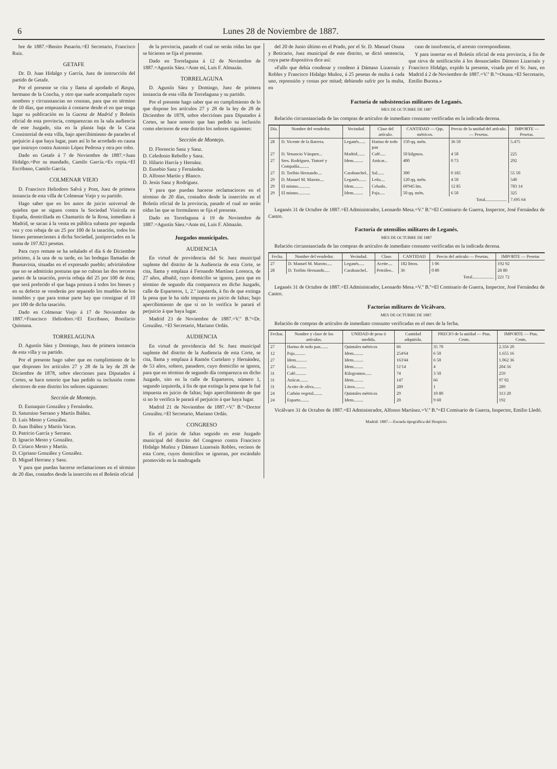6 Lunes 28 de Noviembre de 1887.
bre de 1887.=Benito Pasarón.=El Secretario, Francisco Ruiz.
GETAFE
Dr. D. Juan Hidalgo y García, Juez de instrucción del partido de Getafe.
Por el presente se cita y llama al apodado el Raspa, hermano de la Concha, y otro que suele acompañarle cuyos nombres y circunstancias no constan, para que en término de 10 días, que empezarán á contarse desde el en que tenga lugar su publicación en la Gaceta de Madrid y Boletín oficial de esta provincia, comparezcan en la sala audiencia de este Juzgado, sita en la planta baja de la Casa Consistorial de esta villa, bajo apercibimiento de pararles el perjuicio á que haya lugar, pues así lo he acordado en causa que instruyo contra Antonio López Pedrosa y otra por robo.
Dado en Getafe á 7 de Noviembre de 1887.=Juan Hidalgo.=Por su mandado, Camilo García.=Es copia.=El Escribano, Camilo García.
COLMENAR VIEJO
D. Francisco Heliodoro Salvá y Pont, Juez de primera instancia de esta villa de Colmenar Viejo y su partido.
Hago saber que en los autos de juicio universal de quiebra que se siguen contra la Sociedad Vinícola en España, domiciliada en Chamartín de la Rosa, inmediato á Madrid, se sacan á la venta en pública subasta por segunda vez y con rebaja de un 25 por 100 de la tasación, todos los bienes pertenecientes á dicha Sociedad, justipreciados en la suma de 197.823 pesetas.
Para cuyo remate se ha señalado el día 6 de Diciembre próximo, á la una de su tarde, en las bodegas llamadas de Buenavista, situadas en el expresado pueblo; advirtiéndose que no se admitirán posturas que no cubran las dos terceras partes de la tasación, previa rebaja del 25 por 100 de ésta; que será preferido el que haga postura á todos los bienes y en su defecto se venderán por separado los muebles de los inmebles y que para tomar parte hay que consignar el 10 por 100 de dicha tasación.
Dado en Colmenar Viejo á 17 de Noviembre de 1887.=Francisco Heliodoro.=El Escribano, Bonifacio Quintana.
TORRELAGUNA
D. Agustín Sáez y Domingo, Juez de primera instancia de esta villa y su partido.
Por el presente hago saber que en cumplimiento de lo que disponen los artículos 27 y 28 de la ley de 28 de Diciembre de 1878, sobre elecciones para Diputados á Cortes, se hace notorio que han pedido su inclusión como electores de este distrito los señores siguientes:
Sección de Montejo.
D. Eustaquio González y Fernández.
D. Saturnino Serrano y Martín Ibáñez.
D. Luis Mesto y González.
D. Juan Ibáñez y Martín Vacas.
D. Patricio García y Serrano.
D. Ignacio Mesto y González.
D. Ciriaco Mesto y Martín.
D. Cipriano González y González.
D. Miguel Herranz y Sanz.
Y para que puedan hacerse reclamaciones en el término de 20 días, contados desde la inserción en el Boletín oficial
de la provincia, pasado el cual no serán oídas las que se hicieren se fija el presente.
Dado en Torrelaguna á 12 de Noviembre de 1887.=Agustín Sáez.=Ante mí, Luis F. Almazán.
TORRELAGUNA
D. Agustín Sáez y Domingo, Juez de primera instancia de esta villa de Torrelaguna y su partido.
Por el presente hago saber que en cumplimiento de lo que dispone los artículos 27 y 28 de la ley de 28 de Diciembre de 1878, sobre elecciónes para Diputados á Cortes, se hace notorio que han pedido su inclusión como electores de este distrito los señores siguientes:
Sección de Montejo.
D. Florencio Sanz y Sanz.
D. Celedonio Rebollo y Sanz.
D. Hilario Harcía y Hernánz.
D. Eusebio Sanz y Fernández.
D. Alfonso Martín y Blanco.
D. Jesús Sanz y Rodríguez.
Y para que puedan hacerse reclamacioces en el término de 20 días, contados desde la inserción en el Boletín oficial de la provincia, pasado el cual no serán oídas las que se formularen se fija el presente.
Dado en Torrelaguna á 19 de Noviembre de 1887.=Agustín Sáez.=Ante mí, Luis F. Almazán.
Juzgados municipales.
AUDIENCIA
En virtud de providencia del Sr. Juez municipal suplente del distrito de la Audiencia de esta Corte, se cita, llama y emplaza á Fernando Martínez Lorenca, de 27 años, albañil, cuyo domicilio se ignora, para que en término de segundo día comparezca en dicho Juzgado, calle de Esparteros, 1, 2.º izquierda, á fin de que extinga la pena que le ha sido impuesta en juicio de faltas; bajo apercibimiento de que si no lo verifica le parará el perjuicio á que haya lugar.
Madrid 23 de Noviembre de 1887.=V.º B.º=Dr. González. =El Secretario, Mariano Ordás.
AUDIENCIA
En virtud de providencia del Sr. Juez municipal suplente del distrito de la Audiencia de esta Corte, se cita, llama y emplaza á Ramón Curtelaro y Hernández, de 53 años, soltero, panadero, cuyo domicilio se ignora, para que en término de segundo día comparezca en dicho Juzgado, sito en la calle de Esparteros, número 1, segundo izquierda, á fin de que extinga la pena que le fué impuesta en juicio de faltas; bajo apercibimiento de que si no lo verifica le parará el perjuicio á que haya lugar.
Madrid 21 de Noviembre de 1887.=V.º B.º=Doctor González.=El Secretario, Mariano Ordás.
CONGRESO
En el juicio de faltas seguido en este Juzgado municipal del distrito del Congreso contra Francisco Hidalgo Muñoz y Dámaso Lizaroaín Robles, vecinos de esta Corte, cuyos domicilios se ignoran, por escándalo promovido en la madrugada
del 20 de Junio último en el Prado, por el Sr. D. Manuel Osuna y Boticario, Juez municipal de este distrito, se dictó sentencia, cuya parte dispositiva dice así:
«Fallo que debía condenar y condeno á Dámaso Lizaroaín y Robles y Francisco Hidalgo Muñoz, á 25 pesetas de multa á cada uno, reprensión y costas por mitad; debiendo sufrir por la multa, en
caso de insolvencia, el arresto correspondiente.
Y para insertar en el Boletín oficial de esta provincia, á fin de que sirva de notificación á los denunciados Dámaso Lizaroaín y Francisco Hidalgo, expido la presente, visada por el Sr. Juez, en Madrid á 2 de Noviembre de 1887.=V.º B.º=Osuna.=El Secretario, Emilio Buceta.»
Factoría de subsistencias militares de Leganés.
MES DE OCTUBRE DE 1887
Relación circunstanciada de las compras de artículos de inmediato consumo verificadas en la indicada decena.
| Día. | Nombre del vendedor. | Vecindad. | Clase del artículo. | CANTIDAD — Qqs. métricos. | Precio de la unidad del artículo. — Pesetas. | IMPORTE — Pesetas. |
| --- | --- | --- | --- | --- | --- | --- |
| 28 | D. Vicente de la Barrera. | Leganés...... | Harina de todo pan | 150 qq. méts. | 36 50 | 5.475 |
| 27 | D. Venancio Vázquez... | Madrid....... | Café..... | 50 kilgmos. | 4 50 | 225 |
| 27 | Sres. Rodríguez, Tintoré y Compañía......... | Idem......... | Azúcar... | 400 | 0 73 | 292 |
| 27 | D. Toribio Hernando.... | Carabanchel.. | Sal...... | 300 | 0 185 | 55 50 |
| 29 | D. Manuel M. Maroto.... | Leganés....... | Leña.... | 120 qq. méts. | 4 50 | 540 |
| 29 | El mismo........... | Idem......... | Cebada.. | 60'945 hts. | 12 85 | 783 14 |
| 29 | El mismo........... | Idem......... | Paja..... | 50 qq. méts. | 6 50 | 325 |
| Total.................... | | | | | | 7.695 64 |
Leganés 31 de Octubre de 1887.=El Administrador, Leonardo Mesa.=V.º B.º=El Comisario de Guerra, Inspector, José Fernández de Castro.
Factoría de utensilios militares de Leganés.
MES DE OCTUBRE DE 1887
Relación circunstanciada de las compras de artículos de inmediato consumo verificadas en la indicada decena.
| Fecha. | Nombre del vendedor. | Vecindad. | Clase. | CANTIDAD | Precio del artículo — Pesetas. | IMPORTE — Pesetas |
| --- | --- | --- | --- | --- | --- | --- |
| 27 | D. Manuel M. Maroto..... | Leganés..... | Aceite.... | 182 litros. | 1 06 | 192 92 |
| 28 | D. Toribio Hernando..... | Carabanchel.. | Petróleo.. | 36 | 0 80 | 28 80 |
| Total.................... | | | | | | 221 72 |
Leganés 31 de Octubre de 1887.=El Administrador, Leonardo Mesa.=V.º B.º=El Comisario de Guerra, Inspector, José Fernández de Castro.
Factorías militares de Vicálvaro.
MES DE OCTUBRE DE 1887.
Relación de compras de artículos de inmediato consumo verificadas en el mes de la fecha.
| Fechas. | Nombre y clase de los artículos. | UNIDAD de peso ó medida. | Cantidad adquirida. | PRECIO de la unidad — Ptas. Cents. | IMPORTE — Ptas. Cents. |
| --- | --- | --- | --- | --- | --- |
| 27 | Harina de todo pan....... | Quintales métricos | 66 | 35 70 | 2.356 20 |
| 12 | Paja.......... | Idem......... | 254'64 | 6 50 | 1.655 16 |
| 27 | Idem.......... | Idem......... | 163'44 | 6 50 | 1.062 36 |
| 27 | Leña.......... | Idem......... | 51'14 | 4 | 204 56 |
| 31 | Café.......... | Kilogramos...... | 74 | 3 50 | 259 |
| 31 | Azúcar........ | Idem......... | 147 | 66 | 97 02 |
| 31 | Aceite de oliva....... | Litros......... | 289 | 1 | 289 |
| 24 | Carbón vegetal........ | Quintales métricos | 29 | 10 80 | 313 20 |
| 24 | Esparto........ | Idem......... | 20 | 9 60 | 192 |
Vicálvaro 31 de Octubre de 1887.=El Administrador, Alfonso Martínez.=V.º B.º=El Comisario de Guerra, Inspector, Emilio Lledó.
Madrid: 1887.—Escuela tipográfica del Hospicio.